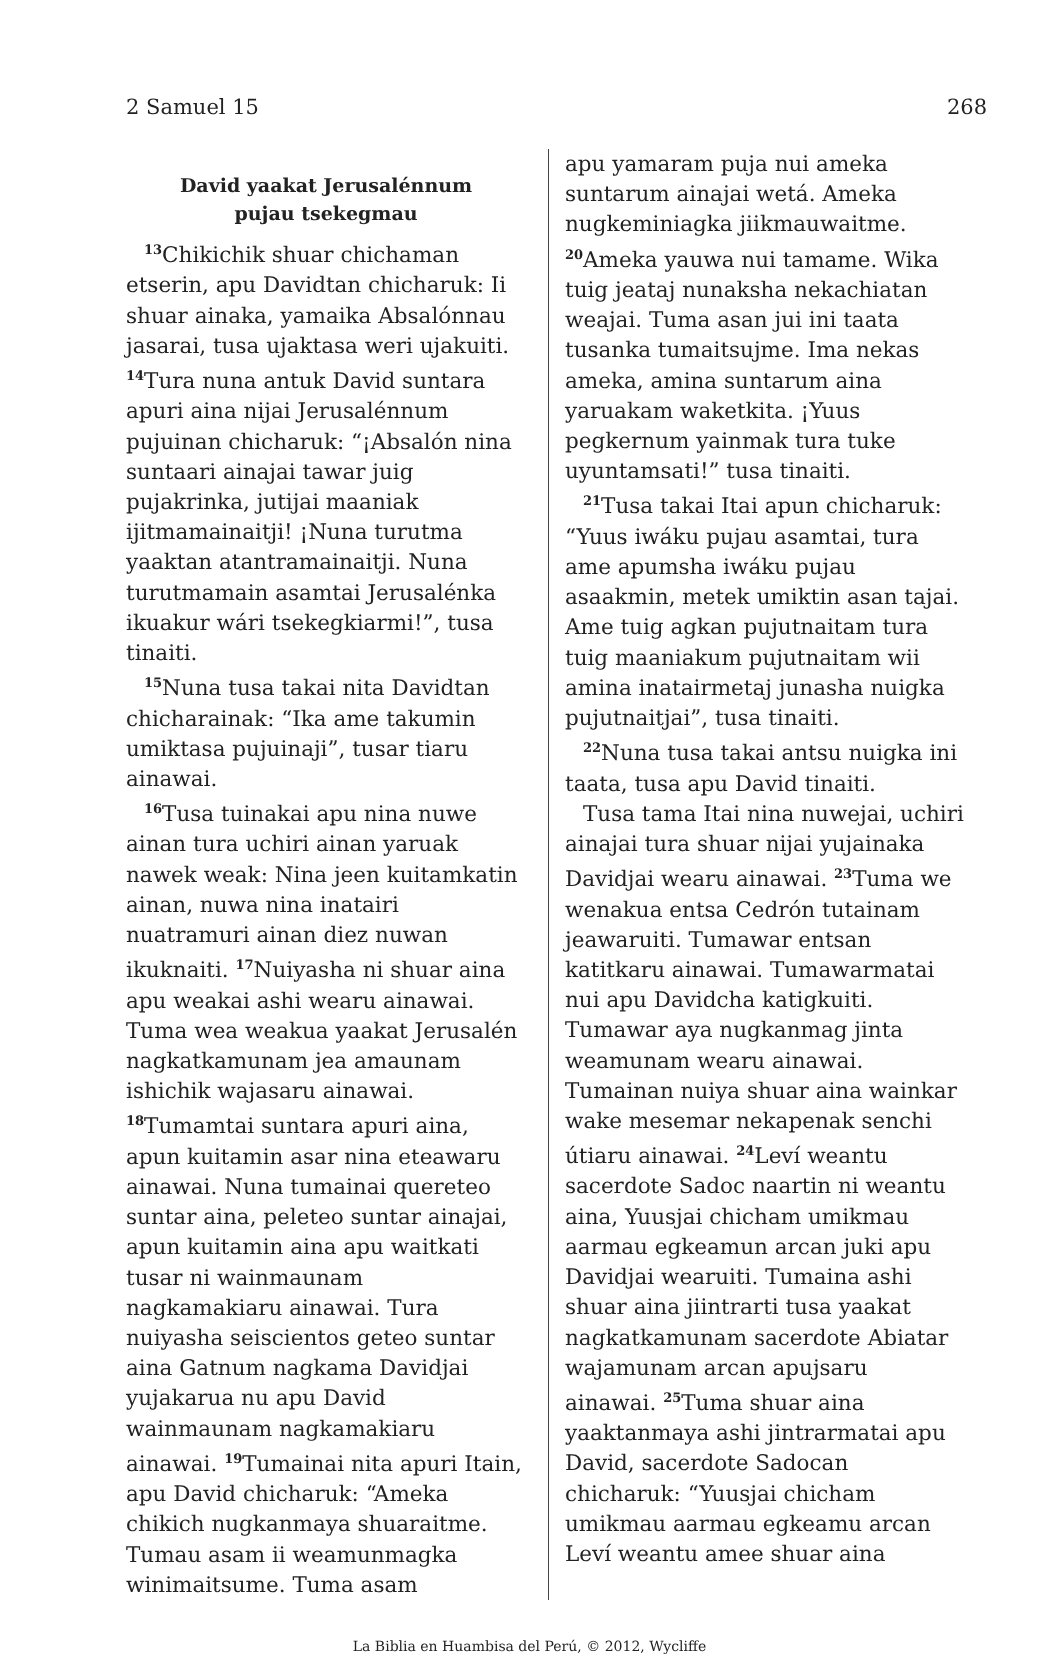2 Samuel 15 268
David yaakat Jerusalénnum
pujau tsekegmau
<sup>13</sup> Chikichik shuar chichaman etserin, apu Davidtan chicharuk: Ii shuar ainaka, yamaika Absalónnau jasarai, tusa ujaktasa weri ujakuiti. <sup>14</sup>Tura nuna antuk David suntara apuri aina nijai Jerusalénnum pujuinan chicharuk: “¡Absalón nina suntaari ainajai tawar juig pujakrinka, jutijai maaniak ijitmamainaitji! ¡Nuna turutma yaaktan atantramainaitji. Nuna turutmamain asamtai Jerusalénka ikuakur wári tsekegkiarmi!”, tusa tinaiti.
<sup>15</sup> Nuna tusa takai nita Davidtan chicharainak: “Ika ame takumin umiktasa pujuinaji”, tusar tiaru ainawai.
<sup>16</sup> Tusa tuinakai apu nina nuwe ainan tura uchiri ainan yaruak nawek weak: Nina jeen kuitamkatin ainan, nuwa nina inatairi nuatramuri ainan diez nuwan ikuknaiti. <sup>17</sup>Nuiyasha ni shuar aina apu weakai ashi wearu ainawai. Tuma wea weakua yaakat Jerusalén nagkatkamunam jea amaunam ishichik wajasaru ainawai. <sup>18</sup>Tumamtai suntara apuri aina, apun kuitamin asar nina eteawaru ainawai. Nuna tumainai quereteo suntar aina, peleteo suntar ainajai, apun kuitamin aina apu waitkati tusar ni wainmaunam nagkamakiaru ainawai. Tura nuiyasha seiscientos geteo suntar aina Gatnum nagkama Davidjai yujakarua nu apu David wainmaunam nagkamakiaru ainawai. <sup>19</sup>Tumainai nita apuri Itain, apu David chicharuk: “Ameka chikich nugkanmaya shuaraitme. Tumau asam ii weamunmagka winimaitsume. Tuma asam
apu yamaram puja nui ameka suntarum ainajai wetá. Ameka nugkeminiagka jiikmauwaitme. <sup>20</sup>Ameka yauwa nui tamame. Wika tuig jeataj nunaksha nekachiatan weajai. Tuma asan jui ini taata tusanka tumaitsujme. Ima nekas ameka, amina suntarum aina yaruakam waketkita. ¡Yuus pegkernum yainmak tura tuke uyuntamsati!” tusa tinaiti.
<sup>21</sup> Tusa takai Itai apun chicharuk: “Yuus iwáku pujau asamtai, tura ame apumsha iwáku pujau asaakmin, metek umiktin asan tajai. Ame tuig agkan pujutnaitam tura tuig maaniakum pujutnaitam wii amina inatairmetaj junasha nuigka pujutnaitjai”, tusa tinaiti.
<sup>22</sup> Nuna tusa takai antsu nuigka ini taata, tusa apu David tinaiti.
Tusa tama Itai nina nuwejai, uchiri ainajai tura shuar nijai yujainaka Davidjai wearu ainawai. <sup>23</sup>Tuma we wenakua entsa Cedrón tutainam jeawaruiti. Tumawar entsan katitkaru ainawai. Tumawarmatai nui apu Davidcha katigkuiti. Tumawar aya nugkanmag jinta weamunam wearu ainawai. Tumainan nuiya shuar aina wainkar wake mesemar nekapenak senchi útiaru ainawai. <sup>24</sup>Leví weantu sacerdote Sadoc naartin ni weantu aina, Yuusjai chicham umikmau aarmau egkeamun arcan juki apu Davidjai wearuiti. Tumaina ashi shuar aina jiintrarti tusa yaakat nagkatkamunam sacerdote Abiatar wajamunam arcan apujsaru ainawai. <sup>25</sup>Tuma shuar aina yaaktanmaya ashi jintrarmatai apu David, sacerdote Sadocan chicharuk: “Yuusjai chicham umikmau aarmau egkeamu arcan Leví weantu amee shuar aina
La Biblia en Huambisa del Perú, © 2012, Wycliffe